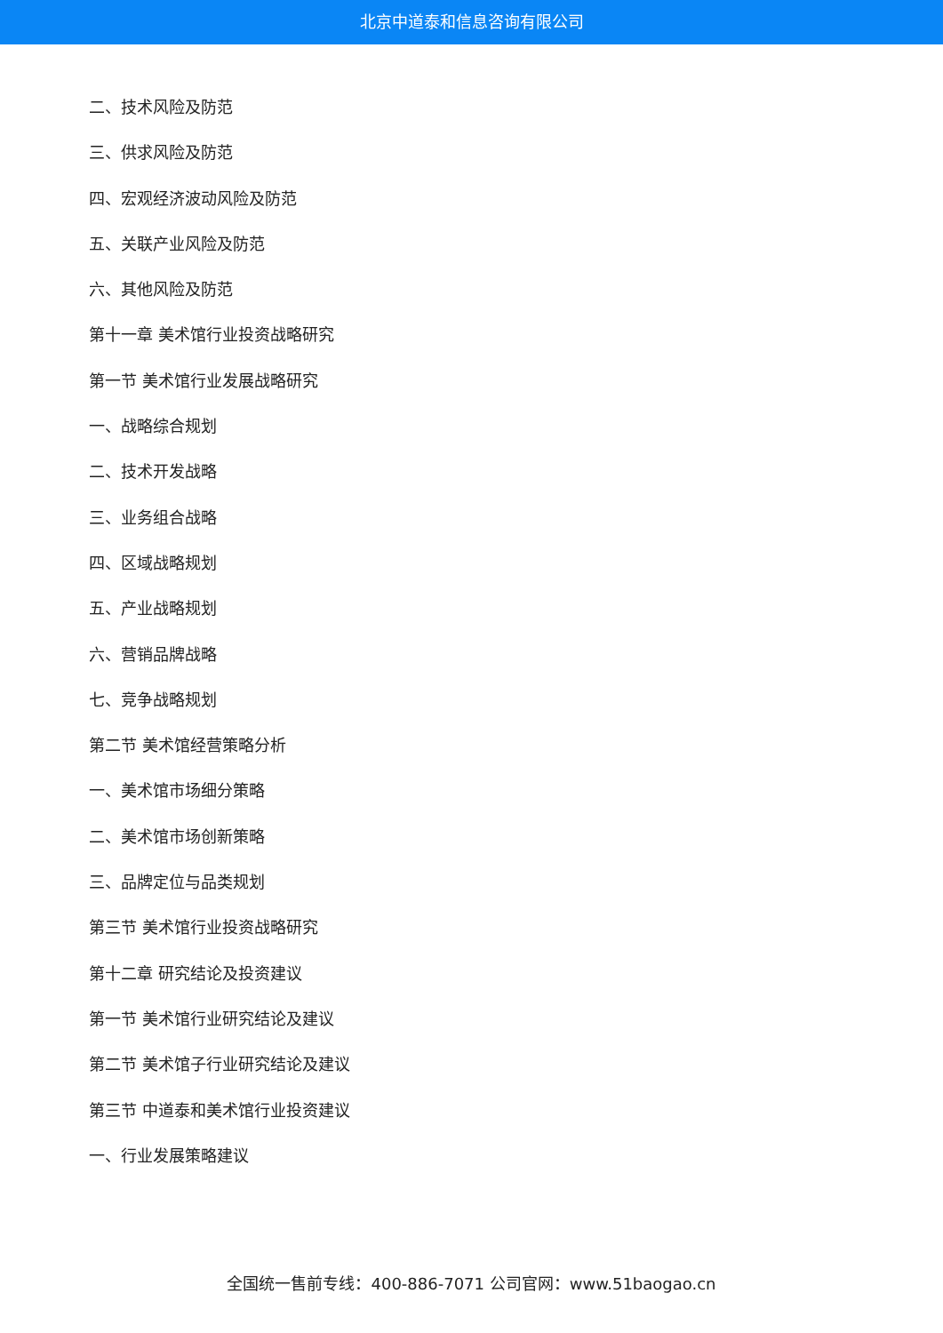北京中道泰和信息咨询有限公司
二、技术风险及防范
三、供求风险及防范
四、宏观经济波动风险及防范
五、关联产业风险及防范
六、其他风险及防范
第十一章 美术馆行业投资战略研究
第一节 美术馆行业发展战略研究
一、战略综合规划
二、技术开发战略
三、业务组合战略
四、区域战略规划
五、产业战略规划
六、营销品牌战略
七、竞争战略规划
第二节 美术馆经营策略分析
一、美术馆市场细分策略
二、美术馆市场创新策略
三、品牌定位与品类规划
第三节 美术馆行业投资战略研究
第十二章 研究结论及投资建议
第一节 美术馆行业研究结论及建议
第二节 美术馆子行业研究结论及建议
第三节 中道泰和美术馆行业投资建议
一、行业发展策略建议
全国统一售前专线：400-886-7071 公司官网：www.51baogao.cn